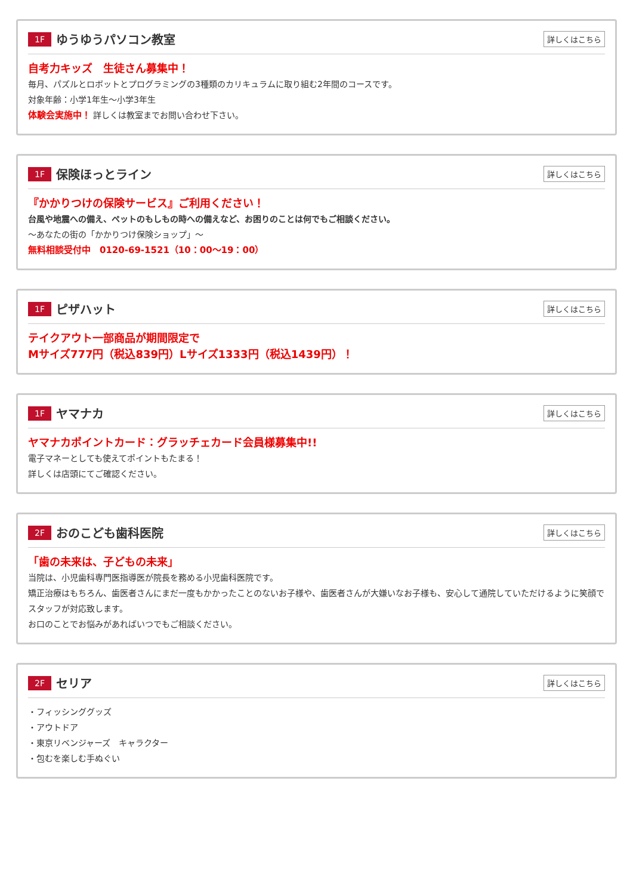1F ゆうゆうパソコン教室 詳しくはこちら
自考力キッズ　生徒さん募集中！
毎月、パズルとロボットとプログラミングの3種類のカリキュラムに取り組む2年間のコースです。
対象年齢：小学1年生〜小学3年生
体験会実施中！ 詳しくは教室までお問い合わせ下さい。
1F 保険ほっとライン 詳しくはこちら
『かかりつけの保険サービス』ご利用ください！
台風や地震への備え、ペットのもしもの時への備えなど、お困りのことは何でもご相談ください。
〜あなたの街の「かかりつけ保険ショップ」〜
無料相談受付中　0120-69-1521（10：00〜19：00）
1F ピザハット 詳しくはこちら
テイクアウト一部商品が期間限定で
Mサイズ777円（税込839円）Lサイズ1333円（税込1439円）！
1F ヤマナカ 詳しくはこちら
ヤマナカポイントカード：グラッチェカード会員様募集中!!
電子マネーとしても使えてポイントもたまる！
詳しくは店頭にてご確認ください。
2F おのこども歯科医院 詳しくはこちら
「歯の未来は、子どもの未来」
当院は、小児歯科専門医指導医が院長を務める小児歯科医院です。
矯正治療はもちろん、歯医者さんにまだ一度もかかったことのないお子様や、歯医者さんが大嫌いなお子様も、安心して通院していただけるように笑顔でスタッフが対応致します。
お口のことでお悩みがあればいつでもご相談ください。
2F セリア 詳しくはこちら
・フィッシンググッズ
・アウトドア
・東京リベンジャーズ　キャラクター
・包むを楽しむ手ぬぐい